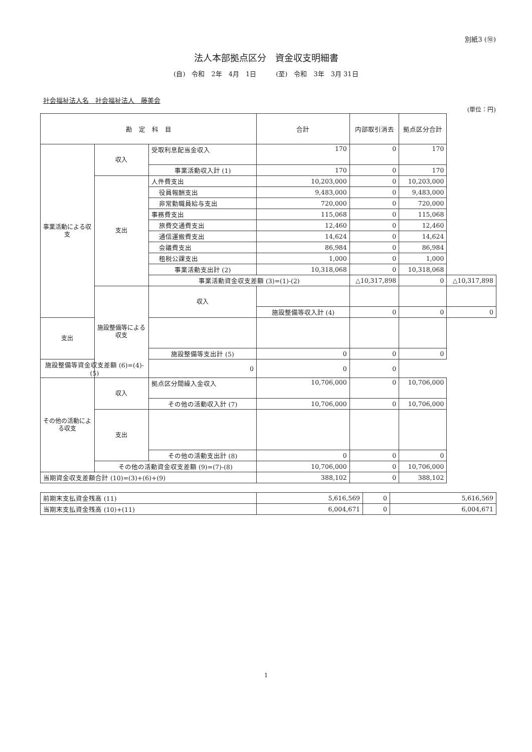別紙3 (⑩)
法人本部拠点区分　資金収支明細書
(自)　令和　2年　4月　1日　　　(至)　令和　3年　3月 31日
社会福祉法人名　社会福祉法人　藤美会
(単位：円)
| 勘 定 科 目 | | | 合計 | 内部取引消去 | 拠点区分合計 | |
| --- | --- | --- | --- | --- | --- | --- |
| 事業活動による収支 | 収入 | 受取利息配当金収入 | 170 | 0 | 170 | |
| | | 事業活動収入計 (1) | 170 | 0 | 170 | |
| | 支出 | 人件費支出 | 10,203,000 | 0 | 10,203,000 | |
| | | 役員報酬支出 | 9,483,000 | 0 | 9,483,000 | |
| | | 非常勤職員給与支出 | 720,000 | 0 | 720,000 | |
| | | 事務費支出 | 115,068 | 0 | 115,068 | |
| | | 旅費交通費支出 | 12,460 | 0 | 12,460 | |
| | | 通信運搬費支出 | 14,624 | 0 | 14,624 | |
| | | 会議費支出 | 86,984 | 0 | 86,984 | |
| | | 租税公課支出 | 1,000 | 0 | 1,000 | |
| | | 事業活動支出計 (2) | 10,318,068 | 0 | 10,318,068 | |
| | | 事業活動資金収支差額 (3)=(1)-(2) | | △10,317,898 | 0 | △10,317,898 |
| | 施設整備等による収支 | 収入 | | | | |
| | | | 施設整備等収入計 (4) | 0 | 0 | 0 |
| 支出 | | | | | | |
| | | 施設整備等支出計 (5) | 0 | 0 | 0 | |
| 施設整備等資金収支差額 (6)=(4)-(5) | | 0 | 0 | 0 | | |
| その他の活動による収支 | 収入 | 拠点区分間繰入金収入 | 10,706,000 | 0 | 10,706,000 | |
| | | その他の活動収入計 (7) | 10,706,000 | 0 | 10,706,000 | |
| | 支出 | | | | | |
| | | その他の活動支出計 (8) | 0 | 0 | 0 | |
| | その他の活動資金収支差額 (9)=(7)-(8) | | 10,706,000 | 0 | 10,706,000 | |
| 当期資金収支差額合計 (10)=(3)+(6)+(9) | | | 388,102 | 0 | 388,102 | |
| 前期末支払資金残高 (11) | 5,616,569 | 0 | 5,616,569 |
| 当期末支払資金残高 (10)+(11) | 6,004,671 | 0 | 6,004,671 |
1